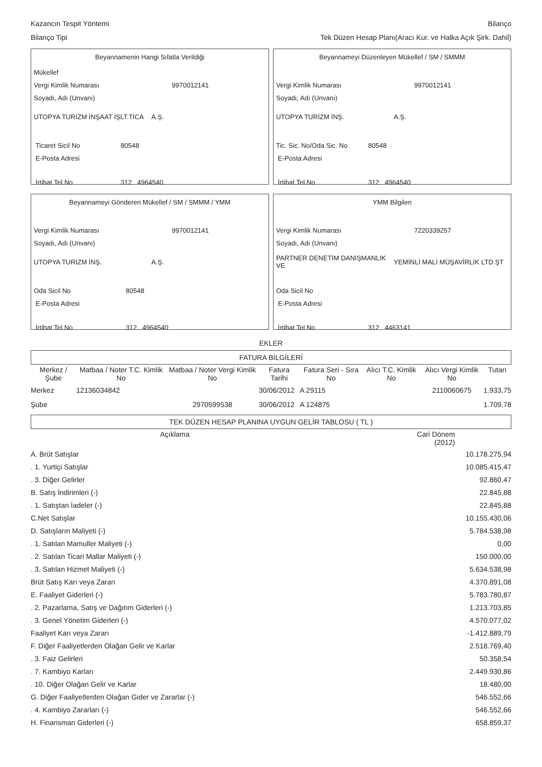Kazancın Tespit Yöntemi Bilanço
Bilanço Tipi Tek Düzen Hesap Planı(Aracı Kur. ve Halka Açık Şirk. Dahil)
Beyannamenin Hangi Sıfatla Verildiği
Mükellef
Vergi Kimlik Numarası 9970012141
Soyadı, Adı (Unvanı)
UTOPYA TURİZM İNŞAAT İŞLT.TİCA A.Ş.
Ticaret Sicil No 80548
E-Posta Adresi
İrtibat Tel No 312 4964540
Beyannameyi Düzenleyen Mükellef / SM / SMMM
Vergi Kimlik Numarası 9970012141
Soyadı, Adı (Unvanı)
UTOPYA TURİZM İNŞ. A.Ş.
Tic. Sic. No/Oda Sic. No 80548
E-Posta Adresi
İrtibat Tel No 312 4964540
Beyannameyi Gönderen Mükellef / SM / SMMM / YMM
Vergi Kimlik Numarası 9970012141
Soyadı, Adı (Unvanı)
UTOPYA TURİZM İNŞ. A.Ş.
Oda Sicil No 80548
E-Posta Adresi
İrtibat Tel No 312 4964540
YMM Bilgileri
Vergi Kimlik Numarası 7220339257
Soyadı, Adı (Unvanı)
PARTNER DENETİM DANIŞMANLIK VE YEMİNLİ MALİ MÜŞAVİRLİK LTD.ŞT
Oda Sicil No
E-Posta Adresi
İrtibat Tel No 312 4463141
EKLER
FATURA BİLGİLERİ
| Merkez / Şube | Matbaa / Noter T.C. Kimlik No | Matbaa / Noter Vergi Kimlik No | Fatura Tarihi | Fatura Seri - Sıra No | Alıcı T.C. Kimlik No | Alıcı Vergi Kimlik No | Tutarı |
| --- | --- | --- | --- | --- | --- | --- | --- |
| Merkez | 12136034842 | | 30/06/2012 | A 29115 | | 2110060675 | 1.933,75 |
| Şube | | 2970599538 | 30/06/2012 | A 124875 | | | 1.709,78 |
TEK DÜZEN HESAP PLANINA UYGUN GELİR TABLOSU ( TL )
| Açıklama | Cari Dönem (2012) |
| --- | --- |
| A. Brüt Satışlar | 10.178.275,94 |
| . 1. Yurtiçi Satışlar | 10.085.415,47 |
| . 3. Diğer Gelirler | 92.860,47 |
| B. Satış İndirimleri (-) | 22.845,88 |
| . 1. Satıştan İadeler (-) | 22.845,88 |
| C.Net Satışlar | 10.155.430,06 |
| D. Satışların Maliyeti (-) | 5.784.538,98 |
| . 1. Satılan Mamuller Maliyeti (-) | 0,00 |
| . 2. Satılan Ticari Mallar Maliyeti (-) | 150.000,00 |
| . 3. Satılan Hizmet Maliyeti (-) | 5.634.538,98 |
| Brüt Satış Karı veya Zararı | 4.370.891,08 |
| E. Faaliyet Giderleri (-) | 5.783.780,87 |
| . 2. Pazarlama, Satış ve Dağıtım Giderleri (-) | 1.213.703,85 |
| . 3. Genel Yönetim Giderleri (-) | 4.570.077,02 |
| Faaliyet Karı veya Zararı | -1.412.889,79 |
| F. Diğer Faaliyetlerden Olağan Gelir ve Karlar | 2.518.769,40 |
| . 3. Faiz Gelirleri | 50.358,54 |
| . 7. Kambiyo Karları | 2.449.930,86 |
| . 10. Diğer Olağan Gelir ve Karlar | 18.480,00 |
| G. Diğer Faaliyetlerden Olağan Gider ve Zararlar (-) | 546.552,66 |
| . 4. Kambiyo Zararları (-) | 546.552,66 |
| H. Finansman Giderleri (-) | 658.859,37 |